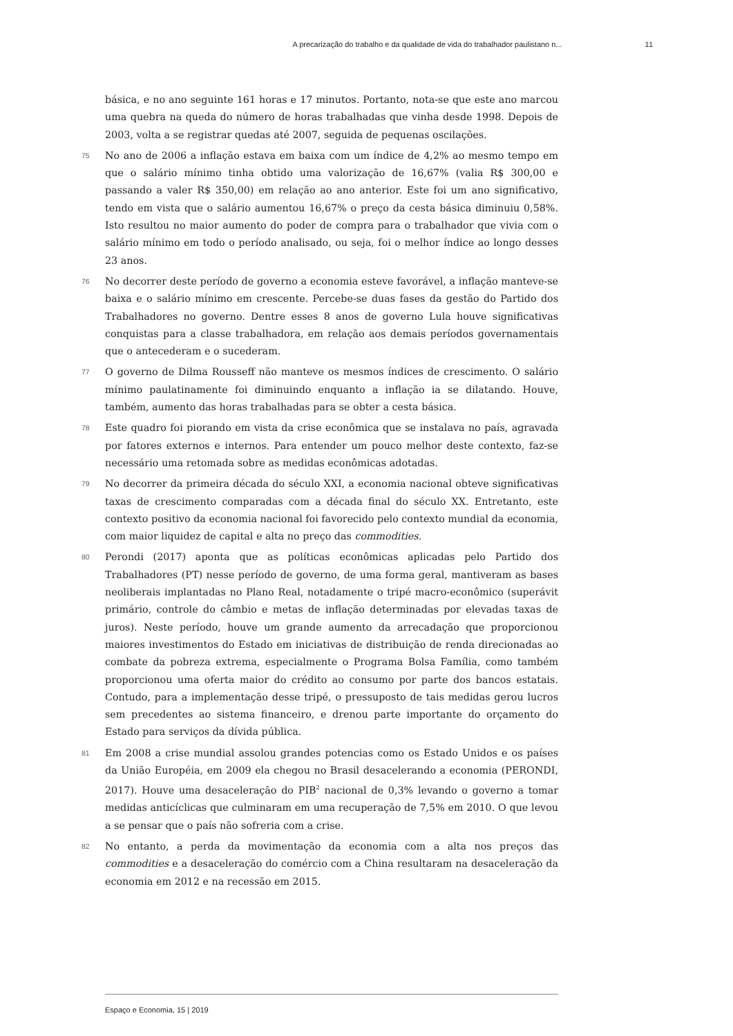A precarização do trabalho e da qualidade de vida do trabalhador paulistano n... 11
básica, e no ano seguinte 161 horas e 17 minutos. Portanto, nota-se que este ano marcou uma quebra na queda do número de horas trabalhadas que vinha desde 1998. Depois de 2003, volta a se registrar quedas até 2007, seguida de pequenas oscilações.
75 No ano de 2006 a inflação estava em baixa com um índice de 4,2% ao mesmo tempo em que o salário mínimo tinha obtido uma valorização de 16,67% (valia R$ 300,00 e passando a valer R$ 350,00) em relação ao ano anterior. Este foi um ano significativo, tendo em vista que o salário aumentou 16,67% o preço da cesta básica diminuiu 0,58%. Isto resultou no maior aumento do poder de compra para o trabalhador que vivia com o salário mínimo em todo o período analisado, ou seja, foi o melhor índice ao longo desses 23 anos.
76 No decorrer deste período de governo a economia esteve favorável, a inflação manteve-se baixa e o salário mínimo em crescente. Percebe-se duas fases da gestão do Partido dos Trabalhadores no governo. Dentre esses 8 anos de governo Lula houve significativas conquistas para a classe trabalhadora, em relação aos demais períodos governamentais que o antecederam e o sucederam.
77 O governo de Dilma Rousseff não manteve os mesmos índices de crescimento. O salário mínimo paulatinamente foi diminuindo enquanto a inflação ia se dilatando. Houve, também, aumento das horas trabalhadas para se obter a cesta básica.
78 Este quadro foi piorando em vista da crise econômica que se instalava no país, agravada por fatores externos e internos. Para entender um pouco melhor deste contexto, faz-se necessário uma retomada sobre as medidas econômicas adotadas.
79 No decorrer da primeira década do século XXI, a economia nacional obteve significativas taxas de crescimento comparadas com a década final do século XX. Entretanto, este contexto positivo da economia nacional foi favorecido pelo contexto mundial da economia, com maior liquidez de capital e alta no preço das commodities.
80 Perondi (2017) aponta que as políticas econômicas aplicadas pelo Partido dos Trabalhadores (PT) nesse período de governo, de uma forma geral, mantiveram as bases neoliberais implantadas no Plano Real, notadamente o tripé macro-econômico (superávit primário, controle do câmbio e metas de inflação determinadas por elevadas taxas de juros). Neste período, houve um grande aumento da arrecadação que proporcionou maiores investimentos do Estado em iniciativas de distribuição de renda direcionadas ao combate da pobreza extrema, especialmente o Programa Bolsa Família, como também proporcionou uma oferta maior do crédito ao consumo por parte dos bancos estatais. Contudo, para a implementação desse tripé, o pressuposto de tais medidas gerou lucros sem precedentes ao sistema financeiro, e drenou parte importante do orçamento do Estado para serviços da dívida pública.
81 Em 2008 a crise mundial assolou grandes potencias como os Estado Unidos e os países da União Européia, em 2009 ela chegou no Brasil desacelerando a economia (PERONDI, 2017). Houve uma desaceleração do PIB<sup>2</sup> nacional de 0,3% levando o governo a tomar medidas anticíclicas que culminaram em uma recuperação de 7,5% em 2010. O que levou a se pensar que o país não sofreria com a crise.
82 No entanto, a perda da movimentação da economia com a alta nos preços das commodities e a desaceleração do comércio com a China resultaram na desaceleração da economia em 2012 e na recessão em 2015.
Espaço e Economia, 15 | 2019